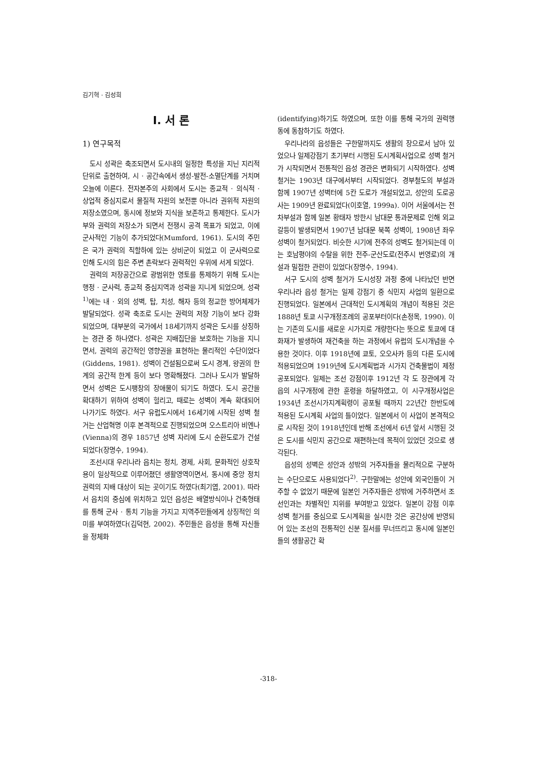김기혁 · 김성희
I. 서 론
1) 연구목적
도시 성곽은 축조되면서 도시내의 일정한 특성을 지닌 지리적 단위로 출현하여, 시 · 공간속에서 생성-발전-소멸단계를 거치며 오늘에 이른다. 전자본주의 사회에서 도시는 종교적 · 의식적 · 상업적 중심지로서 물질적 자원의 보전뿐 아니라 권위적 자원의 저장소였으며, 동시에 정보와 지식을 보존하고 통제한다. 도시가 부와 권력의 저장소가 되면서 전쟁시 공격 목표가 되었고, 이에 군사적인 기능이 추가되었다(Mumford, 1961). 도시의 주민은 국가 권력의 직할하에 있는 상비군이 되었고 이 군사력으로 인해 도시의 힘은 주변 촌락보다 권력적인 우위에 서게 되었다.
권력의 저장공간으로 광범위한 영토를 통제하기 위해 도시는 행정 · 군사력, 종교적 중심지역과 성곽을 지니게 되었으며, 성곽<sup>1)</sup>에는 내 · 외의 성벽, 탑, 치성, 해자 등의 정교한 방어체제가 발달되었다. 성곽 축조로 도시는 권력의 저장 기능이 보다 강화되었으며, 대부분의 국가에서 18세기까지 성곽은 도시를 상징하는 경관 중 하나였다. 성곽은 지배집단을 보호하는 기능을 지니면서, 권력의 공간적인 영향권을 표현하는 물리적인 수단이었다(Giddens, 1981). 성벽이 건설됨으로써 도시 경계, 왕권의 한계의 공간적 한계 등이 보다 명확해졌다. 그러나 도시가 발달하면서 성벽은 도시팽창의 장애물이 되기도 하였다. 도시 공간을 확대하기 위하여 성벽이 헐리고, 때로는 성벽이 계속 확대되어 나가기도 하였다. 서구 유럽도시에서 16세기에 시작된 성벽 철거는 산업혁명 이후 본격적으로 진행되었으며 오스트리아 비엔나(Vienna)의 경우 1857년 성벽 자리에 도시 순환도로가 건설되었다(장명수, 1994).
조선시대 우리나라 읍치는 정치, 경제, 사회, 문화적인 상호작용이 일상적으로 이루어졌던 생활영역이면서, 동시에 중앙 정치권력의 지배 대상이 되는 곳이기도 하였다(최기엽, 2001). 따라서 읍치의 중심에 위치하고 있던 읍성은 배열방식이나 건축형태를 통해 군사 · 통치 기능을 가지고 지역주민들에게 상징적인 의미를 부여하였다(김덕현, 2002). 주민들은 읍성을 통해 자신들을 정체화
(identifying)하기도 하였으며, 또한 이를 통해 국가의 권력행동에 동참하기도 하였다.
우리나라의 읍성들은 구한말까지도 생활의 장으로서 남아 있었으나 일제강점기 초기부터 시행된 도시계획사업으로 성벽 철거가 시작되면서 전통적인 읍성 경관은 변화되기 시작하였다. 성벽 철거는 1903년 대구에서부터 시작되었다. 경부철도의 부설과 함께 1907년 성벽터에 5칸 도로가 개설되었고, 성안의 도로공사는 1909년 완료되었다(이호열, 1999a). 이어 서울에서는 전차부설과 함께 일본 황태자 방한시 남대문 통과문제로 인해 외교 갈등이 발생되면서 1907년 남대문 북쪽 성벽이, 1908년 좌우 성벽이 철거되었다. 비슷한 시기에 전주의 성벽도 철거되는데 이는 호남평야의 수탈을 위한 전주-군산도로(전주시 번영로)의 개설과 밀접한 관련이 있었다(장명수, 1994).
서구 도시의 성벽 철거가 도시성장 과정 중에 나타났던 반면 우리나라 읍성 철거는 일제 강점기 중 식민지 사업의 일환으로 진행되었다. 일본에서 근대적인 도시계획의 개념이 적용된 것은 1888년 토쿄 시구개정조례의 공포부터이다(손정목, 1990). 이는 기존의 도시를 새로운 시가지로 개량한다는 뜻으로 토쿄에 대화재가 발생하여 재건축을 하는 과정에서 유럽의 도시개념을 수용한 것이다. 이후 1918년에 쿄토, 오오사카 등의 다른 도시에 적용되었으며 1919년에 도시계획법과 시가지 건축물법이 제정 공포되었다. 일제는 조선 강점이후 1912년 각 도 장관에게 각 읍의 시구개정에 관한 훈령을 하달하였고, 이 시구개정사업은 1934년 조선시가지계획령이 공포될 때까지 22년간 한반도에 적용된 도시계획 사업의 틀이었다. 일본에서 이 사업이 본격적으로 시작된 것이 1918년인데 반해 조선에서 6년 앞서 시행된 것은 도시를 식민지 공간으로 재편하는데 목적이 있었던 것으로 생각된다.
읍성의 성벽은 성안과 성밖의 거주자들을 물리적으로 구분하는 수단으로도 사용되었다<sup>2)</sup>. 구한말에는 성안에 외국인들이 거주할 수 없었기 때문에 일본인 거주자들은 성밖에 거주하면서 조선인과는 차별적인 지위를 부여받고 있었다. 일본이 강점 이후 성벽 철거를 중심으로 도시계획을 실시한 것은 공간상에 반영되어 있는 조선의 전통적인 신분 질서를 무너뜨리고 동시에 일본인들의 생활공간 확
-318-